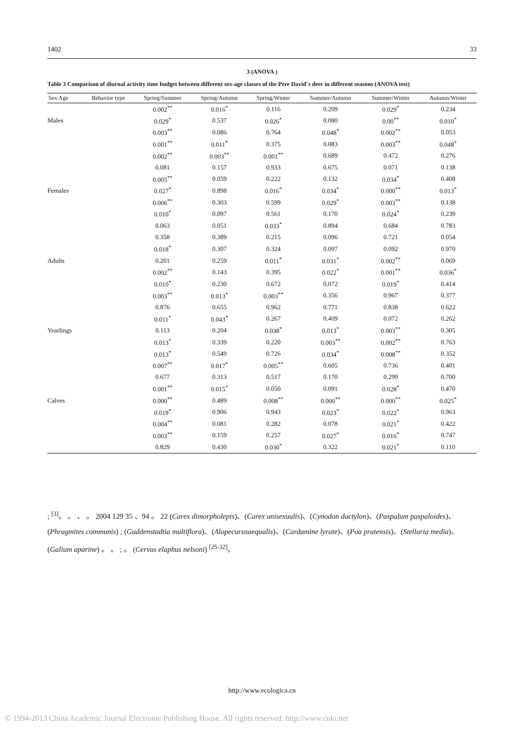1402 33
3 (ANOVA )
Table 3 Comparison of diurnal activity time budget between different sex-age classes of the Père David´s deer in different seasons (ANOVA test)
| Sex Age | Behavior type | Spring/Summer | Spring/Autumn | Spring/Winter | Summer/Autumn | Summer/Winter | Autumn/Winter |
| --- | --- | --- | --- | --- | --- | --- | --- |
| | | 0.002<sup>**</sup> | 0.016<sup>*</sup> | 0.116 | 0.209 | 0.029<sup>*</sup> | 0.234 |
| Males | | 0.029<sup>*</sup> | 0.537 | 0.026<sup>*</sup> | 0.080 | 0.00<sup>**</sup> | 0.010<sup>*</sup> |
| | | 0.003<sup>**</sup> | 0.086 | 0.764 | 0.048<sup>*</sup> | 0.002<sup>**</sup> | 0.053 |
| | | 0.001<sup>**</sup> | 0.011<sup>*</sup> | 0.375 | 0.083 | 0.003<sup>**</sup> | 0.048<sup>*</sup> |
| | | 0.002<sup>**</sup> | 0.003<sup>**</sup> | 0.001<sup>**</sup> | 0.689 | 0.472 | 0.276 |
| | | 0.081 | 0.157 | 0.933 | 0.675 | 0.071 | 0.138 |
| | | 0.005<sup>**</sup> | 0.059 | 0.222 | 0.132 | 0.034<sup>*</sup> | 0.408 |
| Females | | 0.027<sup>*</sup> | 0.898 | 0.016<sup>*</sup> | 0.034<sup>*</sup> | 0.000<sup>**</sup> | 0.013<sup>*</sup> |
| | | 0.006<sup>**</sup> | 0.303 | 0.599 | 0.029<sup>*</sup> | 0.003<sup>**</sup> | 0.138 |
| | | 0.010<sup>*</sup> | 0.097 | 0.561 | 0.170 | 0.024<sup>*</sup> | 0.239 |
| | | 0.063 | 0.051 | 0.033<sup>*</sup> | 0.894 | 0.684 | 0.783 |
| | | 0.358 | 0.389 | 0.215 | 0.096 | 0.721 | 0.054 |
| | | 0.018<sup>*</sup> | 0.307 | 0.324 | 0.097 | 0.092 | 0.970 |
| Adults | | 0.201 | 0.259 | 0.011<sup>*</sup> | 0.031<sup>*</sup> | 0.002<sup>**</sup> | 0.069 |
| | | 0.002<sup>**</sup> | 0.143 | 0.395 | 0.022<sup>*</sup> | 0.001<sup>**</sup> | 0.036<sup>*</sup> |
| | | 0.010<sup>*</sup> | 0.230 | 0.672 | 0.072 | 0.019<sup>*</sup> | 0.414 |
| | | 0.003<sup>**</sup> | 0.013<sup>*</sup> | 0.003<sup>**</sup> | 0.356 | 0.967 | 0.377 |
| | | 0.876 | 0.655 | 0.962 | 0.771 | 0.838 | 0.622 |
| | | 0.011<sup>*</sup> | 0.043<sup>*</sup> | 0.267 | 0.409 | 0.072 | 0.262 |
| Yearlings | | 0.113 | 0.204 | 0.038<sup>*</sup> | 0.013<sup>*</sup> | 0.003<sup>**</sup> | 0.305 |
| | | 0.013<sup>*</sup> | 0.339 | 0.220 | 0.003<sup>**</sup> | 0.002<sup>**</sup> | 0.763 |
| | | 0.013<sup>*</sup> | 0.549 | 0.726 | 0.034<sup>*</sup> | 0.008<sup>**</sup> | 0.352 |
| | | 0.007<sup>**</sup> | 0.017<sup>*</sup> | 0.005<sup>**</sup> | 0.605 | 0.736 | 0.401 |
| | | 0.677 | 0.313 | 0.517 | 0.170 | 0.299 | 0.700 |
| | | 0.001<sup>**</sup> | 0.015<sup>*</sup> | 0.050 | 0.091 | 0.028<sup>*</sup> | 0.470 |
| Calves | | 0.000<sup>**</sup> | 0.489 | 0.008<sup>**</sup> | 0.000<sup>**</sup> | 0.000<sup>**</sup> | 0.025<sup>*</sup> |
| | | 0.019<sup>*</sup> | 0.906 | 0.943 | 0.023<sup>*</sup> | 0.022<sup>*</sup> | 0.963 |
| | | 0.004<sup>**</sup> | 0.081 | 0.282 | 0.078 | 0.021<sup>*</sup> | 0.422 |
| | | 0.003<sup>**</sup> | 0.159 | 0.257 | 0.027<sup>*</sup> | 0.016<sup>*</sup> | 0.747 |
| | | 0.829 | 0.430 | 0.030<sup>*</sup> | 0.322 | 0.021<sup>*</sup> | 0.110 |
; <sup>[3]</sup>。 。 、 。 2004 129 35 、94 。 22 (Carex dimorpholepis)、(Carex unisexualis)、(Cynodon dactylon)、(Paspalum paspaloides)、(Phragmites communis) ; (Guddenstadtia multiflora)、(Alopecurusaequalis)、(Cardamine lyrate)、(Poa pratensis)、(Stellaria media)、(Galium aparine) 。 。 ; 。 (Cervus elaphus nelsoni) <sup>[25-32]</sup>。
http://www.ecologica.cn
© 1994-2013 China Academic Journal Electronic Publishing House. All rights reserved. http://www.cnki.net